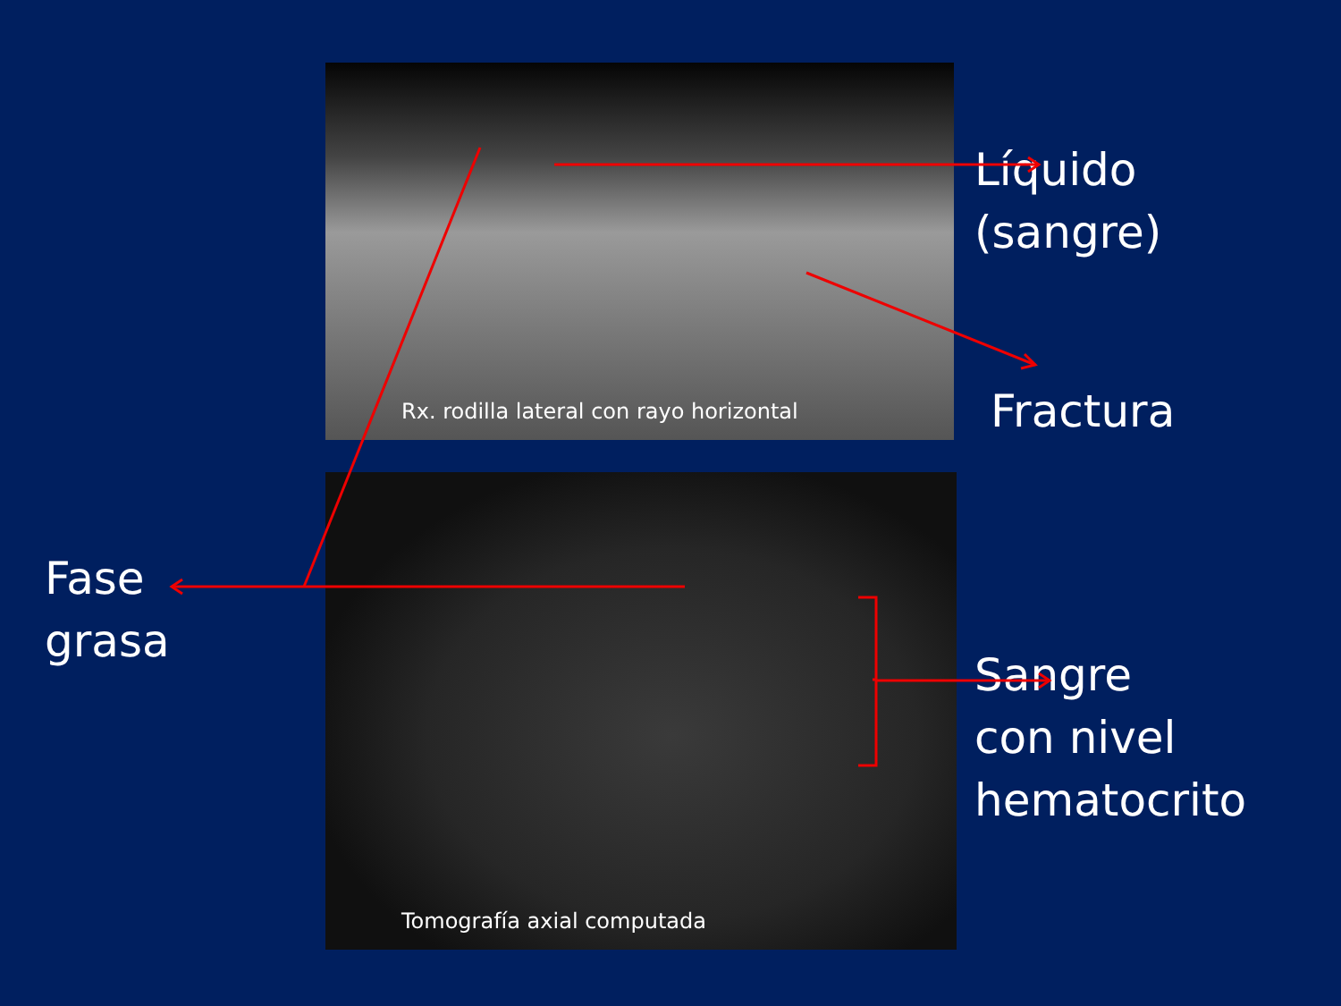Fase
grasa
Rx. rodilla lateral con rayo horizontal
Tomografía axial computada
Líquido
(sangre)
Fractura
Sangre
con nivel
hematocrito